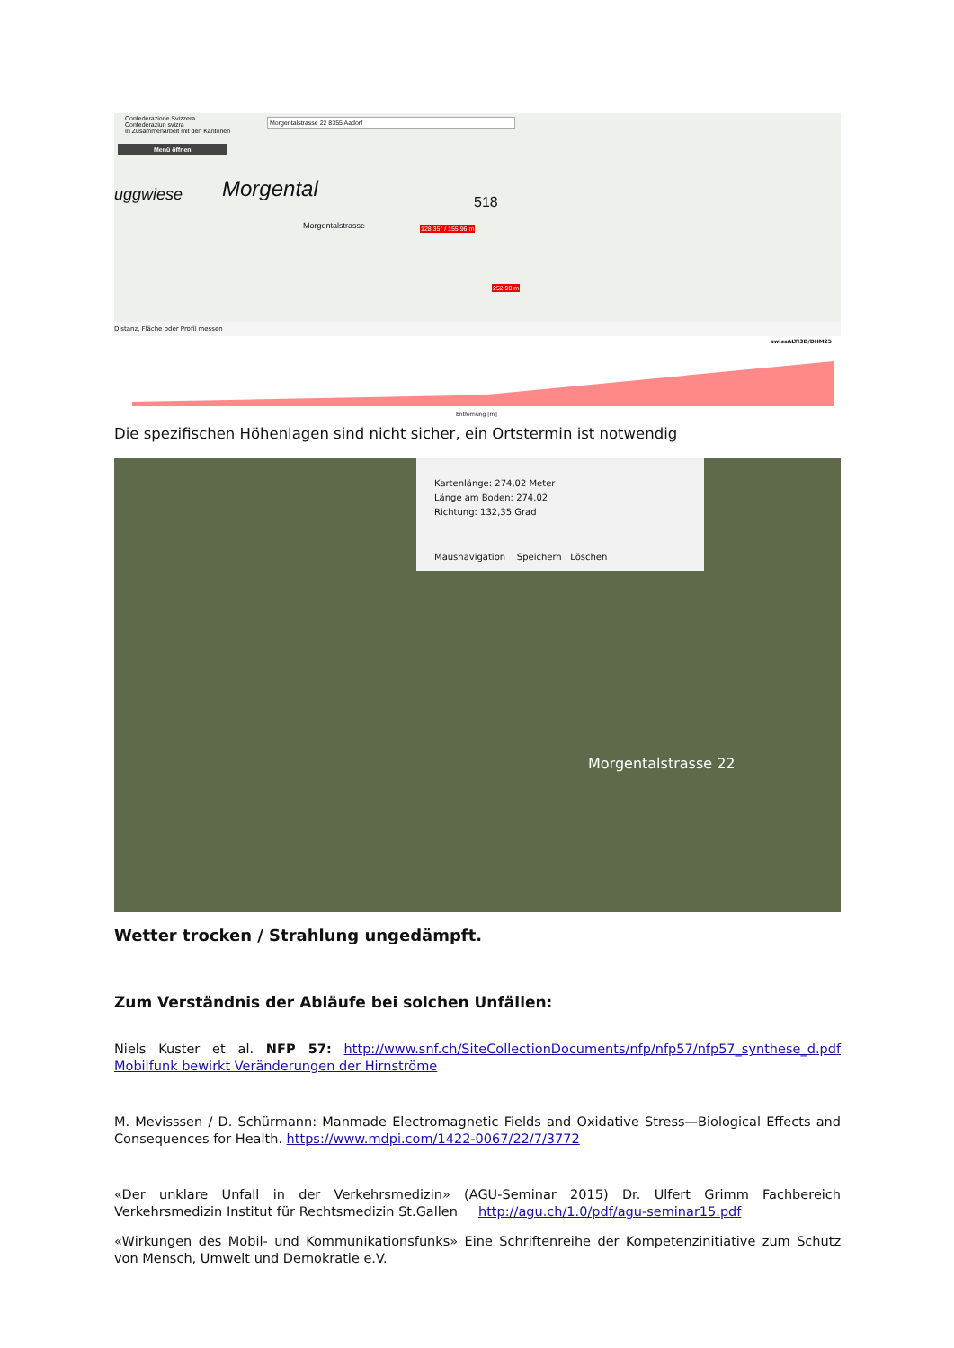Confederazione Svizzera
Confederaziun svizra
In Zusammenarbeit mit den Kantonen
Morgentalstrasse 22 8355 Aadorf
Menü öffnen
Morgental
uggwiese
Morgentalstrasse 128.35° / 155.96 m
252.90 m
518
Distanz, Fläche oder Profil messen
swissALTI3D/DHM25
Entfernung [m]
Die spezifischen Höhenlagen sind nicht sicher, ein Ortstermin ist notwendig
Kartenlänge: 274,02 Meter
Länge am Boden: 274,02
Richtung: 132,35 Grad
Mausnavigation Speichern Löschen
Morgentalstrasse 22
Wetter trocken / Strahlung ungedämpft.
Zum Verständnis der Abläufe bei solchen Unfällen:
Niels Kuster et al. NFP 57: http://www.snf.ch/SiteCollectionDocuments/nfp/nfp57/nfp57_synthese_d.pdf Mobilfunk bewirkt Veränderungen der Hirnströme
M. Mevisssen / D. Schürmann: Manmade Electromagnetic Fields and Oxidative Stress—Biological Effects and Consequences for Health. https://www.mdpi.com/1422-0067/22/7/3772
«Der unklare Unfall in der Verkehrsmedizin» (AGU-Seminar 2015) Dr. Ulfert Grimm Fachbereich Verkehrsmedizin Institut für Rechtsmedizin St.Gallen http://agu.ch/1.0/pdf/agu-seminar15.pdf
«Wirkungen des Mobil- und Kommunikationsfunks» Eine Schriftenreihe der Kompetenzinitiative zum Schutz von Mensch, Umwelt und Demokratie e.V.